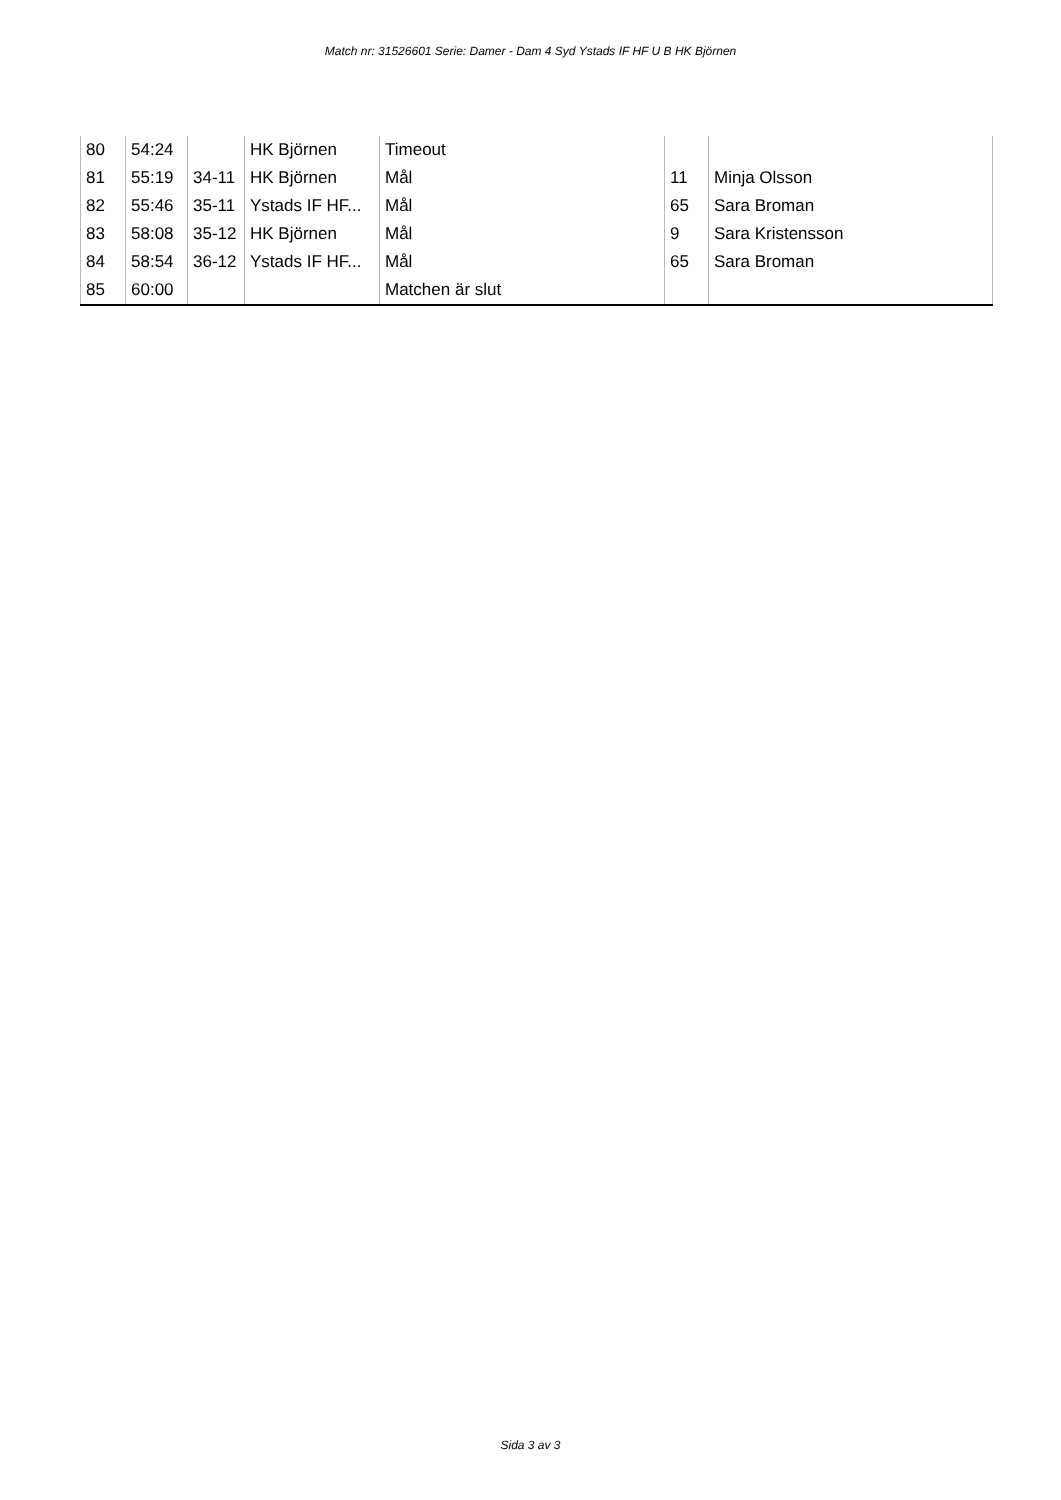Match nr: 31526601 Serie: Damer - Dam 4 Syd Ystads IF HF U B HK Björnen
| 80 | 54:24 | | HK Björnen | Timeout | | |
| 81 | 55:19 | 34-11 | HK Björnen | Mål | 11 | Minja Olsson |
| 82 | 55:46 | 35-11 | Ystads IF HF... | Mål | 65 | Sara Broman |
| 83 | 58:08 | 35-12 | HK Björnen | Mål | 9 | Sara Kristensson |
| 84 | 58:54 | 36-12 | Ystads IF HF... | Mål | 65 | Sara Broman |
| 85 | 60:00 | | | Matchen är slut | | |
Sida 3 av 3